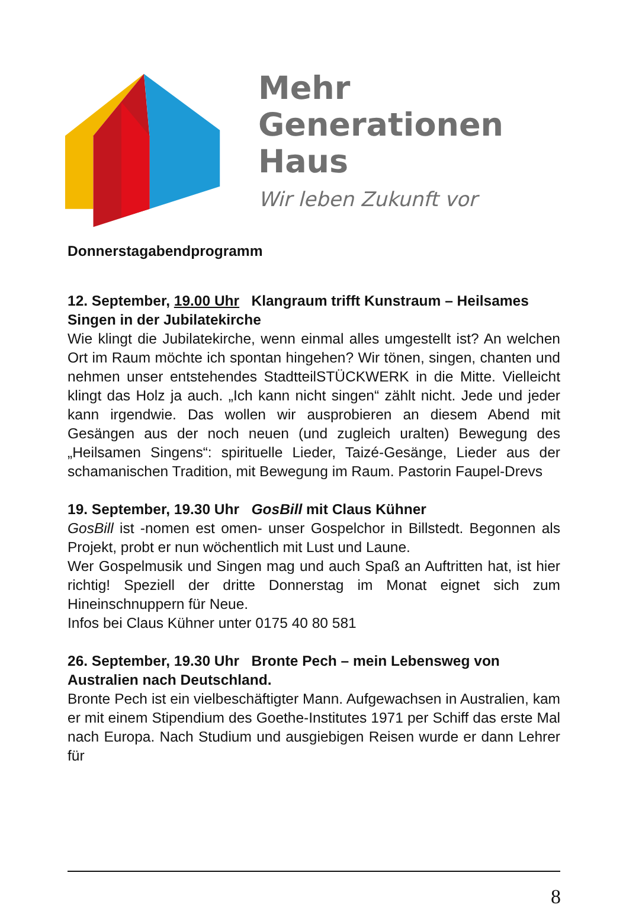Mehr
Generationen
Haus
Wir leben Zukunft vor
Donnerstagabendprogramm
12. September, 19.00 Uhr Klangraum trifft Kunstraum – Heilsames Singen in der Jubilatekirche
Wie klingt die Jubilatekirche, wenn einmal alles umgestellt ist? An welchen Ort im Raum möchte ich spontan hingehen? Wir tönen, singen, chanten und nehmen unser entstehendes StadtteilSTÜCKWERK in die Mitte. Vielleicht klingt das Holz ja auch. „Ich kann nicht singen“ zählt nicht. Jede und jeder kann irgendwie. Das wollen wir ausprobieren an diesem Abend mit Gesängen aus der noch neuen (und zugleich uralten) Bewegung des „Heilsamen Singens“: spirituelle Lieder, Taizé-Gesänge, Lieder aus der schamanischen Tradition, mit Bewegung im Raum. Pastorin Faupel-Drevs
19. September, 19.30 Uhr GosBill mit Claus Kühner
GosBill ist -nomen est omen- unser Gospelchor in Billstedt. Begonnen als Projekt, probt er nun wöchentlich mit Lust und Laune.
Wer Gospelmusik und Singen mag und auch Spaß an Auftritten hat, ist hier richtig! Speziell der dritte Donnerstag im Monat eignet sich zum Hineinschnuppern für Neue.
Infos bei Claus Kühner unter 0175 40 80 581
26. September, 19.30 Uhr Bronte Pech – mein Lebensweg von Australien nach Deutschland.
Bronte Pech ist ein vielbeschäftigter Mann. Aufgewachsen in Australien, kam er mit einem Stipendium des Goethe-Institutes 1971 per Schiff das erste Mal nach Europa. Nach Studium und ausgiebigen Reisen wurde er dann Lehrer für
8